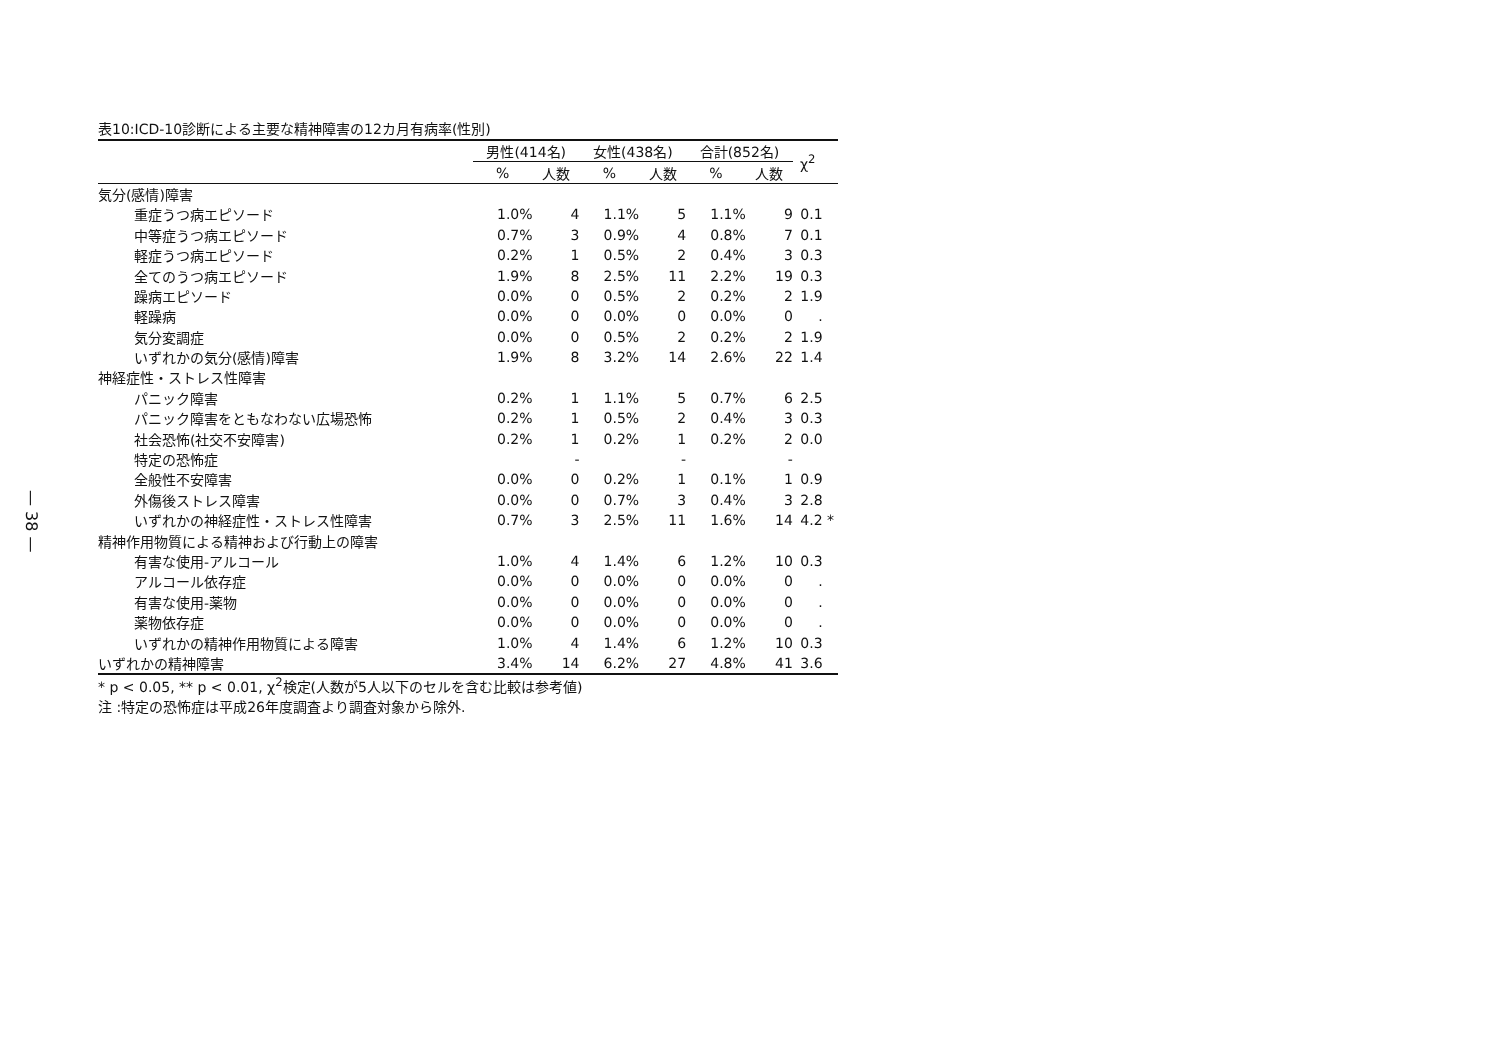— 38 —
表10:ICD-10診断による主要な精神障害の12カ月有病率(性別)
| | 男性(414名) | | 女性(438名) | | 合計(852名) | | χ<sup>2</sup> | |
| --- | --- | --- | --- | --- | --- | --- | --- | --- |
| | % | 人数 | % | 人数 | % | 人数 | | |
| 気分(感情)障害 | | | | | | | | |
| 重症うつ病エピソード | 1.0% | 4 | 1.1% | 5 | 1.1% | 9 | 0.1 | |
| 中等症うつ病エピソード | 0.7% | 3 | 0.9% | 4 | 0.8% | 7 | 0.1 | |
| 軽症うつ病エピソード | 0.2% | 1 | 0.5% | 2 | 0.4% | 3 | 0.3 | |
| 全てのうつ病エピソード | 1.9% | 8 | 2.5% | 11 | 2.2% | 19 | 0.3 | |
| 躁病エピソード | 0.0% | 0 | 0.5% | 2 | 0.2% | 2 | 1.9 | |
| 軽躁病 | 0.0% | 0 | 0.0% | 0 | 0.0% | 0 | . | |
| 気分変調症 | 0.0% | 0 | 0.5% | 2 | 0.2% | 2 | 1.9 | |
| いずれかの気分(感情)障害 | 1.9% | 8 | 3.2% | 14 | 2.6% | 22 | 1.4 | |
| 神経症性・ストレス性障害 | | | | | | | | |
| パニック障害 | 0.2% | 1 | 1.1% | 5 | 0.7% | 6 | 2.5 | |
| パニック障害をともなわない広場恐怖 | 0.2% | 1 | 0.5% | 2 | 0.4% | 3 | 0.3 | |
| 社会恐怖(社交不安障害) | 0.2% | 1 | 0.2% | 1 | 0.2% | 2 | 0.0 | |
| 特定の恐怖症 | | - | | - | | - | | |
| 全般性不安障害 | 0.0% | 0 | 0.2% | 1 | 0.1% | 1 | 0.9 | |
| 外傷後ストレス障害 | 0.0% | 0 | 0.7% | 3 | 0.4% | 3 | 2.8 | |
| いずれかの神経症性・ストレス性障害 | 0.7% | 3 | 2.5% | 11 | 1.6% | 14 | 4.2 | * |
| 精神作用物質による精神および行動上の障害 | | | | | | | | |
| 有害な使用-アルコール | 1.0% | 4 | 1.4% | 6 | 1.2% | 10 | 0.3 | |
| アルコール依存症 | 0.0% | 0 | 0.0% | 0 | 0.0% | 0 | . | |
| 有害な使用-薬物 | 0.0% | 0 | 0.0% | 0 | 0.0% | 0 | . | |
| 薬物依存症 | 0.0% | 0 | 0.0% | 0 | 0.0% | 0 | . | |
| いずれかの精神作用物質による障害 | 1.0% | 4 | 1.4% | 6 | 1.2% | 10 | 0.3 | |
| いずれかの精神障害 | 3.4% | 14 | 6.2% | 27 | 4.8% | 41 | 3.6 | |
* p < 0.05, ** p < 0.01, χ<sup>2</sup>検定(人数が5人以下のセルを含む比較は参考値)
注 :特定の恐怖症は平成26年度調査より調査対象から除外.